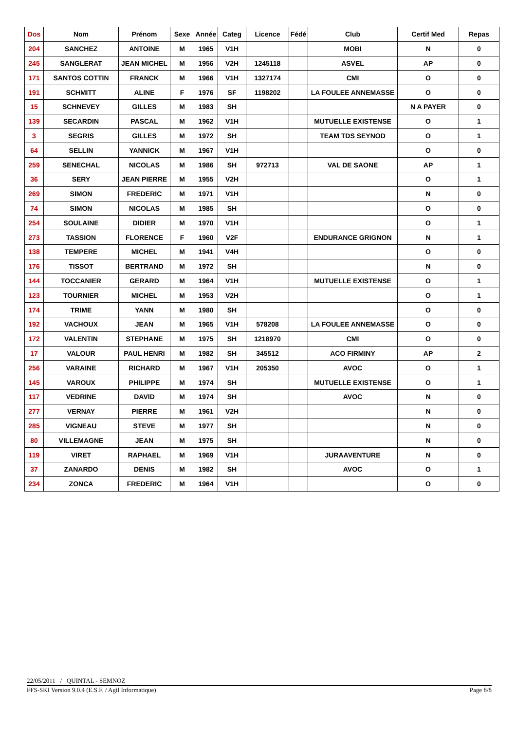| Dos | Nom | Prénom | Sexe | Année | Categ | Licence | Fédé | Club | Certif Med | Repas |
| --- | --- | --- | --- | --- | --- | --- | --- | --- | --- | --- |
| 204 | SANCHEZ | ANTOINE | M | 1965 | V1H | | | MOBI | N | 0 |
| 245 | SANGLERAT | JEAN MICHEL | M | 1956 | V2H | 1245118 | | ASVEL | AP | 0 |
| 171 | SANTOS COTTIN | FRANCK | M | 1966 | V1H | 1327174 | | CMI | O | 0 |
| 191 | SCHMITT | ALINE | F | 1976 | SF | 1198202 | | LA FOULEE ANNEMASSE | O | 0 |
| 15 | SCHNEVEY | GILLES | M | 1983 | SH | | | | N A PAYER | 0 |
| 139 | SECARDIN | PASCAL | M | 1962 | V1H | | | MUTUELLE EXISTENSE | O | 1 |
| 3 | SEGRIS | GILLES | M | 1972 | SH | | | TEAM TDS SEYNOD | O | 1 |
| 64 | SELLIN | YANNICK | M | 1967 | V1H | | | | O | 0 |
| 259 | SENECHAL | NICOLAS | M | 1986 | SH | 972713 | | VAL DE SAONE | AP | 1 |
| 36 | SERY | JEAN PIERRE | M | 1955 | V2H | | | | O | 1 |
| 269 | SIMON | FREDERIC | M | 1971 | V1H | | | | N | 0 |
| 74 | SIMON | NICOLAS | M | 1985 | SH | | | | O | 0 |
| 254 | SOULAINE | DIDIER | M | 1970 | V1H | | | | O | 1 |
| 273 | TASSION | FLORENCE | F | 1960 | V2F | | | ENDURANCE GRIGNON | N | 1 |
| 138 | TEMPERE | MICHEL | M | 1941 | V4H | | | | O | 0 |
| 176 | TISSOT | BERTRAND | M | 1972 | SH | | | | N | 0 |
| 144 | TOCCANIER | GERARD | M | 1964 | V1H | | | MUTUELLE EXISTENSE | O | 1 |
| 123 | TOURNIER | MICHEL | M | 1953 | V2H | | | | O | 1 |
| 174 | TRIME | YANN | M | 1980 | SH | | | | O | 0 |
| 192 | VACHOUX | JEAN | M | 1965 | V1H | 578208 | | LA FOULEE ANNEMASSE | O | 0 |
| 172 | VALENTIN | STEPHANE | M | 1975 | SH | 1218970 | | CMI | O | 0 |
| 17 | VALOUR | PAUL HENRI | M | 1982 | SH | 345512 | | ACO FIRMINY | AP | 2 |
| 256 | VARAINE | RICHARD | M | 1967 | V1H | 205350 | | AVOC | O | 1 |
| 145 | VAROUX | PHILIPPE | M | 1974 | SH | | | MUTUELLE EXISTENSE | O | 1 |
| 117 | VEDRINE | DAVID | M | 1974 | SH | | | AVOC | N | 0 |
| 277 | VERNAY | PIERRE | M | 1961 | V2H | | | | N | 0 |
| 285 | VIGNEAU | STEVE | M | 1977 | SH | | | | N | 0 |
| 80 | VILLEMAGNE | JEAN | M | 1975 | SH | | | | N | 0 |
| 119 | VIRET | RAPHAEL | M | 1969 | V1H | | | JURAAVENTURE | N | 0 |
| 37 | ZANARDO | DENIS | M | 1982 | SH | | | AVOC | O | 1 |
| 234 | ZONCA | FREDERIC | M | 1964 | V1H | | | | O | 0 |
22/05/2011 / QUINTAL - SEMNOZ
FFS-SKI Version 9.0.4 (E.S.F. / Agil Informatique) Page 8/8